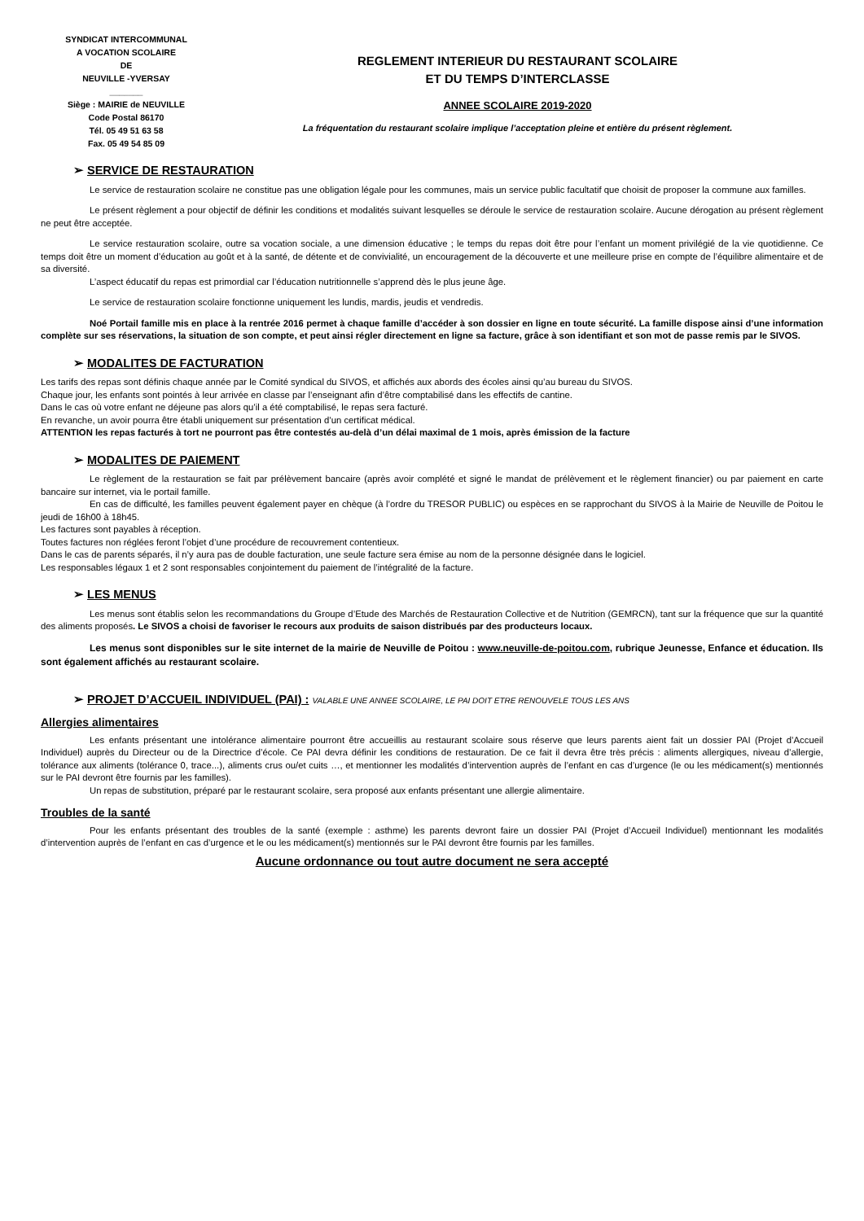SYNDICAT INTERCOMMUNAL
A VOCATION SCOLAIRE
DE
NEUVILLE -YVERSAY
_______
Siège : MAIRIE de NEUVILLE
Code Postal 86170
Tél. 05 49 51 63 58
Fax. 05 49 54 85 09
REGLEMENT INTERIEUR DU RESTAURANT SCOLAIRE
ET DU TEMPS D’INTERCLASSE
ANNEE SCOLAIRE 2019-2020
La fréquentation du restaurant scolaire implique l’acceptation pleine et entière du présent règlement.
➢ SERVICE DE RESTAURATION
Le service de restauration scolaire ne constitue pas une obligation légale pour les communes, mais un service public facultatif que choisit de proposer la commune aux familles.
Le présent règlement a pour objectif de définir les conditions et modalités suivant lesquelles se déroule le service de restauration scolaire. Aucune dérogation au présent règlement ne peut être acceptée.
Le service restauration scolaire, outre sa vocation sociale, a une dimension éducative ; le temps du repas doit être pour l’enfant un moment privilégié de la vie quotidienne. Ce temps doit être un moment d’éducation au goût et à la santé, de détente et de convivialité, un encouragement de la découverte et une meilleure prise en compte de l’équilibre alimentaire et de sa diversité.
L’aspect éducatif du repas est primordial car l’éducation nutritionnelle s’apprend dès le plus jeune âge.
Le service de restauration scolaire fonctionne uniquement les lundis, mardis, jeudis et vendredis.
Noé Portail famille mis en place à la rentrée 2016 permet à chaque famille d’accéder à son dossier en ligne en toute sécurité. La famille dispose ainsi d’une information complète sur ses réservations, la situation de son compte, et peut ainsi régler directement en ligne sa facture, grâce à son identifiant et son mot de passe remis par le SIVOS.
➢ MODALITES DE FACTURATION
Les tarifs des repas sont définis chaque année par le Comité syndical du SIVOS, et affichés aux abords des écoles ainsi qu’au bureau du SIVOS.
Chaque jour, les enfants sont pointés à leur arrivée en classe par l’enseignant afin d’être comptabilisé dans les effectifs de cantine.
Dans le cas où votre enfant ne déjeune pas alors qu’il a été comptabilisé, le repas sera facturé.
En revanche, un avoir pourra être établi uniquement sur présentation d’un certificat médical.
ATTENTION les repas facturés à tort ne pourront pas être contestés au-delà d’un délai maximal de 1 mois, après émission de la facture
➢ MODALITES DE PAIEMENT
Le règlement de la restauration se fait par prélèvement bancaire (après avoir complété et signé le mandat de prélèvement et le règlement financier) ou par paiement en carte bancaire sur internet, via le portail famille.
En cas de difficulté, les familles peuvent également payer en chèque (à l’ordre du TRESOR PUBLIC) ou espèces en se rapprochant du SIVOS à la Mairie de Neuville de Poitou le jeudi de 16h00 à 18h45.
Les factures sont payables à réception.
Toutes factures non réglées feront l’objet d’une procédure de recouvrement contentieux.
Dans le cas de parents séparés, il n’y aura pas de double facturation, une seule facture sera émise au nom de la personne désignée dans le logiciel.
Les responsables légaux 1 et 2 sont responsables conjointement du paiement de l’intégralité de la facture.
➢ LES MENUS
Les menus sont établis selon les recommandations du Groupe d’Etude des Marchés de Restauration Collective et de Nutrition (GEMRCN), tant sur la fréquence que sur la quantité des aliments proposés. Le SIVOS a choisi de favoriser le recours aux produits de saison distribués par des producteurs locaux.
Les menus sont disponibles sur le site internet de la mairie de Neuville de Poitou : www.neuville-de-poitou.com, rubrique Jeunesse, Enfance et éducation. Ils sont également affichés au restaurant scolaire.
➢ PROJET D’ACCUEIL INDIVIDUEL (PAI) : VALABLE UNE ANNEE SCOLAIRE, LE PAI DOIT ETRE RENOUVELE TOUS LES ANS
Allergies alimentaires
Les enfants présentant une intolérance alimentaire pourront être accueillis au restaurant scolaire sous réserve que leurs parents aient fait un dossier PAI (Projet d’Accueil Individuel) auprès du Directeur ou de la Directrice d’école. Ce PAI devra définir les conditions de restauration. De ce fait il devra être très précis : aliments allergiques, niveau d’allergie, tolérance aux aliments (tolérance 0, trace...), aliments crus ou/et cuits …, et mentionner les modalités d’intervention auprès de l’enfant en cas d’urgence (le ou les médicament(s) mentionnés sur le PAI devront être fournis par les familles).
Un repas de substitution, préparé par le restaurant scolaire, sera proposé aux enfants présentant une allergie alimentaire.
Troubles de la santé
Pour les enfants présentant des troubles de la santé (exemple : asthme) les parents devront faire un dossier PAI (Projet d’Accueil Individuel) mentionnant les modalités d’intervention auprès de l’enfant en cas d’urgence et le ou les médicament(s) mentionnés sur le PAI devront être fournis par les familles.
Aucune ordonnance ou tout autre document ne sera accepté